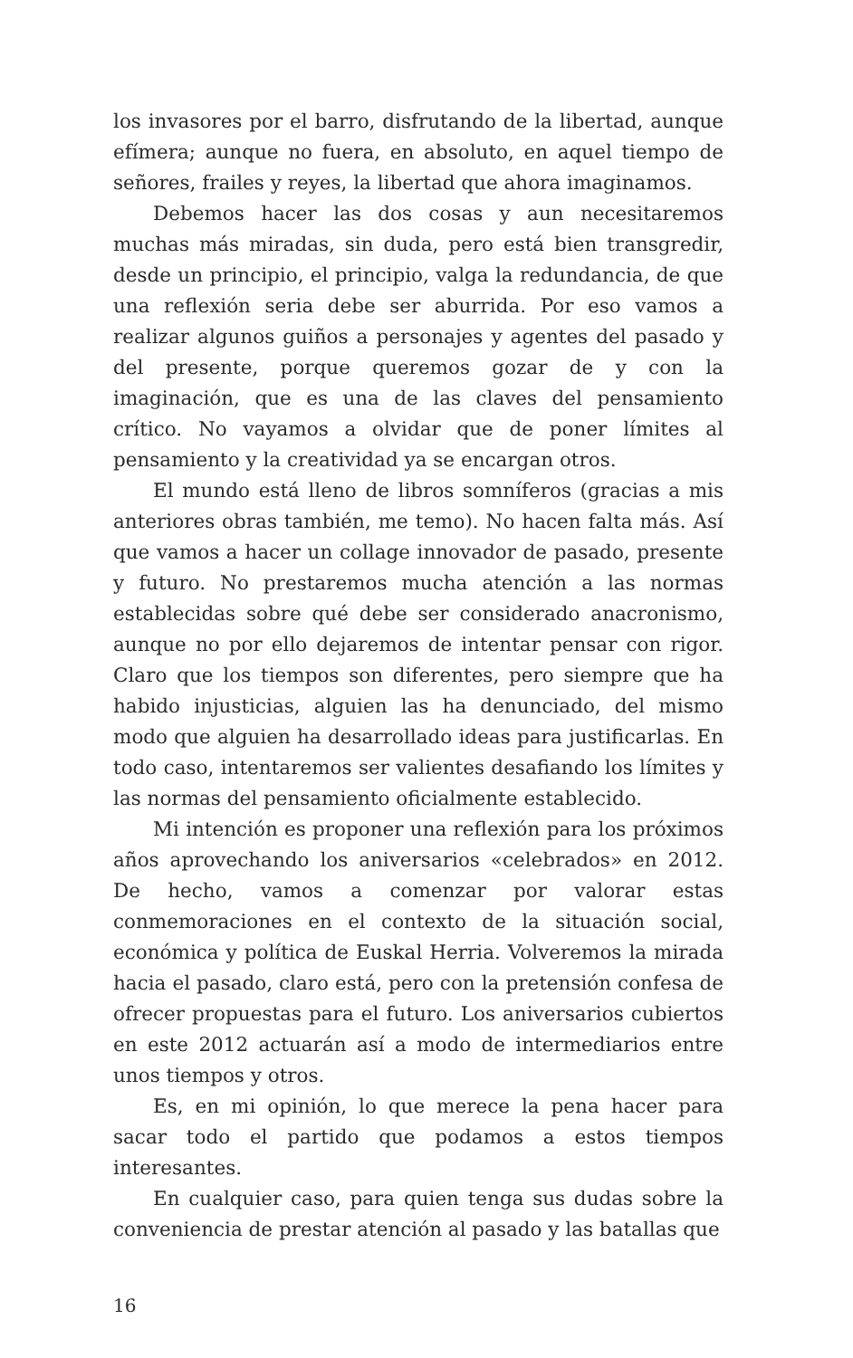los invasores por el barro, disfrutando de la libertad, aunque efímera; aunque no fuera, en absoluto, en aquel tiempo de señores, frailes y reyes, la libertad que ahora imaginamos.
Debemos hacer las dos cosas y aun necesitaremos muchas más miradas, sin duda, pero está bien transgredir, desde un principio, el principio, valga la redundancia, de que una reflexión seria debe ser aburrida. Por eso vamos a realizar algunos guiños a personajes y agentes del pasado y del presente, porque queremos gozar de y con la imaginación, que es una de las claves del pensamiento crítico. No vayamos a olvidar que de poner límites al pensamiento y la creatividad ya se encargan otros.
El mundo está lleno de libros somníferos (gracias a mis anteriores obras también, me temo). No hacen falta más. Así que vamos a hacer un collage innovador de pasado, presente y futuro. No prestaremos mucha atención a las normas establecidas sobre qué debe ser considerado anacronismo, aunque no por ello dejaremos de intentar pensar con rigor. Claro que los tiempos son diferentes, pero siempre que ha habido injusticias, alguien las ha denunciado, del mismo modo que alguien ha desarrollado ideas para justificarlas. En todo caso, intentaremos ser valientes desafiando los límites y las normas del pensamiento oficialmente establecido.
Mi intención es proponer una reflexión para los próximos años aprovechando los aniversarios «celebrados» en 2012. De hecho, vamos a comenzar por valorar estas conmemoraciones en el contexto de la situación social, económica y política de Euskal Herria. Volveremos la mirada hacia el pasado, claro está, pero con la pretensión confesa de ofrecer propuestas para el futuro. Los aniversarios cubiertos en este 2012 actuarán así a modo de intermediarios entre unos tiempos y otros.
Es, en mi opinión, lo que merece la pena hacer para sacar todo el partido que podamos a estos tiempos interesantes.
En cualquier caso, para quien tenga sus dudas sobre la conveniencia de prestar atención al pasado y las batallas que
16